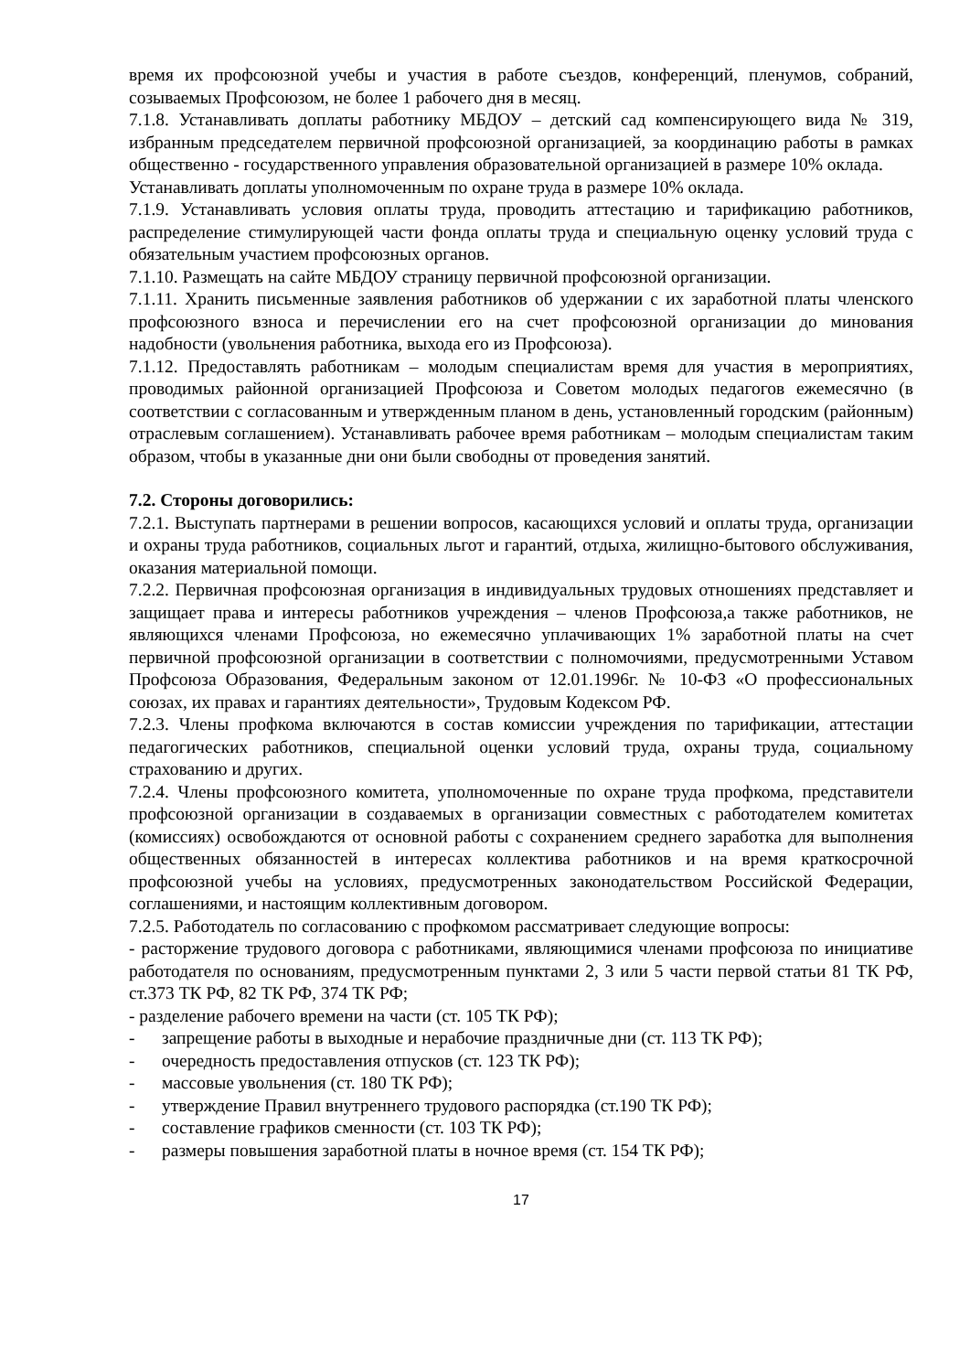время их профсоюзной учебы и участия в работе съездов, конференций, пленумов, собраний, созываемых Профсоюзом, не более 1 рабочего дня в месяц.
7.1.8. Устанавливать доплаты работнику МБДОУ – детский сад компенсирующего вида № 319, избранным председателем первичной профсоюзной организацией, за координацию работы в рамках общественно - государственного управления образовательной организацией в размере 10% оклада.
Устанавливать доплаты уполномоченным по охране труда в размере 10% оклада.
7.1.9. Устанавливать условия оплаты труда, проводить аттестацию и тарификацию работников, распределение стимулирующей части фонда оплаты труда и специальную оценку условий труда с обязательным участием профсоюзных органов.
7.1.10. Размещать на сайте МБДОУ страницу первичной профсоюзной организации.
7.1.11. Хранить письменные заявления работников об удержании с их заработной платы членского профсоюзного взноса и перечислении его на счет профсоюзной организации до минования надобности (увольнения работника, выхода его из Профсоюза).
7.1.12. Предоставлять работникам – молодым специалистам время для участия в мероприятиях, проводимых районной организацией Профсоюза и Советом молодых педагогов ежемесячно (в соответствии с согласованным и утвержденным планом в день, установленный городским (районным) отраслевым соглашением). Устанавливать рабочее время работникам – молодым специалистам таким образом, чтобы в указанные дни они были свободны от проведения занятий.
7.2. Стороны договорились:
7.2.1. Выступать партнерами в решении вопросов, касающихся условий и оплаты труда, организации и охраны труда работников, социальных льгот и гарантий, отдыха, жилищно-бытового обслуживания, оказания материальной помощи.
7.2.2. Первичная профсоюзная организация в индивидуальных трудовых отношениях представляет и защищает права и интересы работников учреждения – членов Профсоюза,а также работников, не являющихся членами Профсоюза, но ежемесячно уплачивающих 1% заработной платы на счет первичной профсоюзной организации в соответствии с полномочиями, предусмотренными Уставом Профсоюза Образования, Федеральным законом от 12.01.1996г. № 10-ФЗ «О профессиональных союзах, их правах и гарантиях деятельности», Трудовым Кодексом РФ.
7.2.3. Члены профкома включаются в состав комиссии учреждения по тарификации, аттестации педагогических работников, специальной оценки условий труда, охраны труда, социальному страхованию и других.
7.2.4. Члены профсоюзного комитета, уполномоченные по охране труда профкома, представители профсоюзной организации в создаваемых в организации совместных с работодателем комитетах (комиссиях) освобождаются от основной работы с сохранением среднего заработка для выполнения общественных обязанностей в интересах коллектива работников и на время краткосрочной профсоюзной учебы на условиях, предусмотренных законодательством Российской Федерации, соглашениями, и настоящим коллективным договором.
7.2.5. Работодатель по согласованию с профкомом рассматривает следующие вопросы:
- расторжение трудового договора с работниками, являющимися членами профсоюза по инициативе работодателя по основаниям, предусмотренным пунктами 2, 3 или 5 части первой статьи 81 ТК РФ, ст.373 ТК РФ, 82 ТК РФ, 374 ТК РФ;
- разделение рабочего времени на части (ст. 105 ТК РФ);
- запрещение работы в выходные и нерабочие праздничные дни (ст. 113 ТК РФ);
- очередность предоставления отпусков (ст. 123 ТК РФ);
- массовые увольнения (ст. 180 ТК РФ);
- утверждение Правил внутреннего трудового распорядка (ст.190 ТК РФ);
- составление графиков сменности (ст. 103 ТК РФ);
- размеры повышения заработной платы в ночное время (ст. 154 ТК РФ);
17